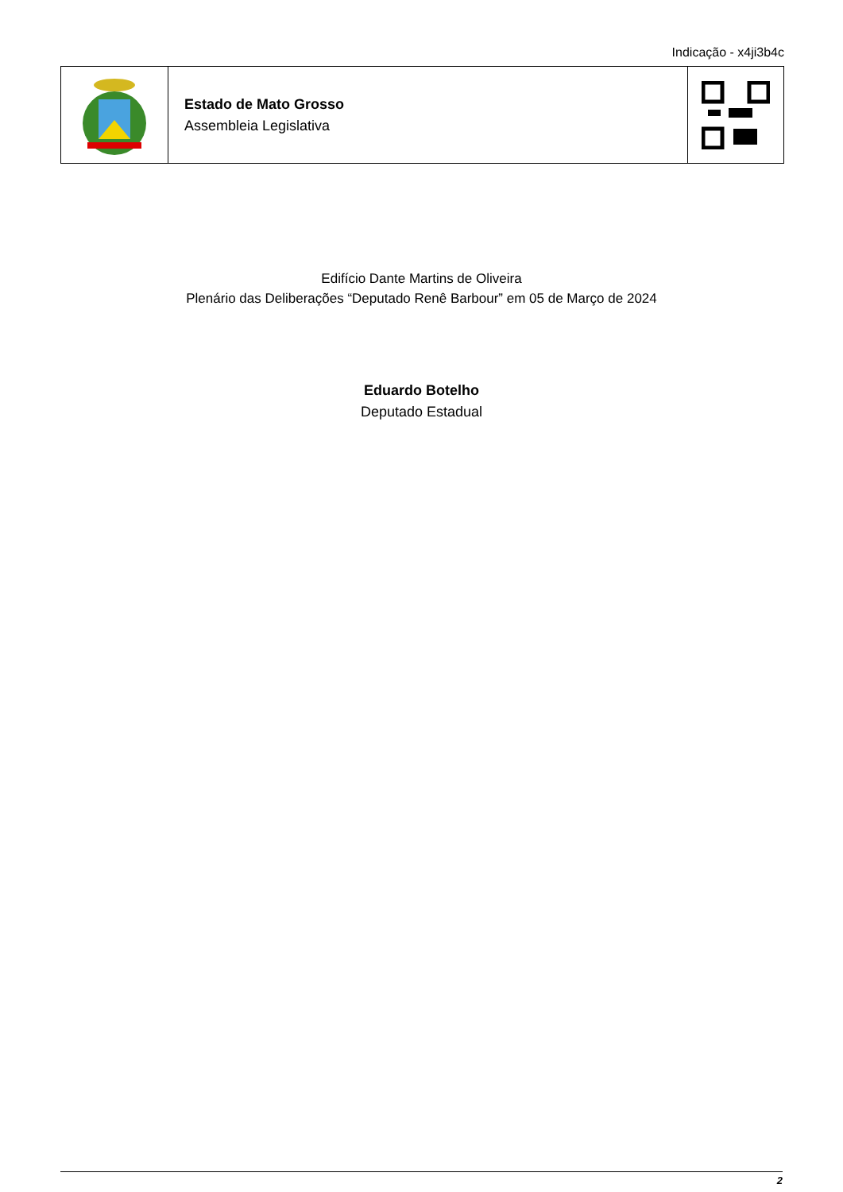Indicação - x4ji3b4c
Estado de Mato Grosso
Assembleia Legislativa
Edifício Dante Martins de Oliveira
Plenário das Deliberações “Deputado Renê Barbour” em 05 de Março de 2024
Eduardo Botelho
Deputado Estadual
2